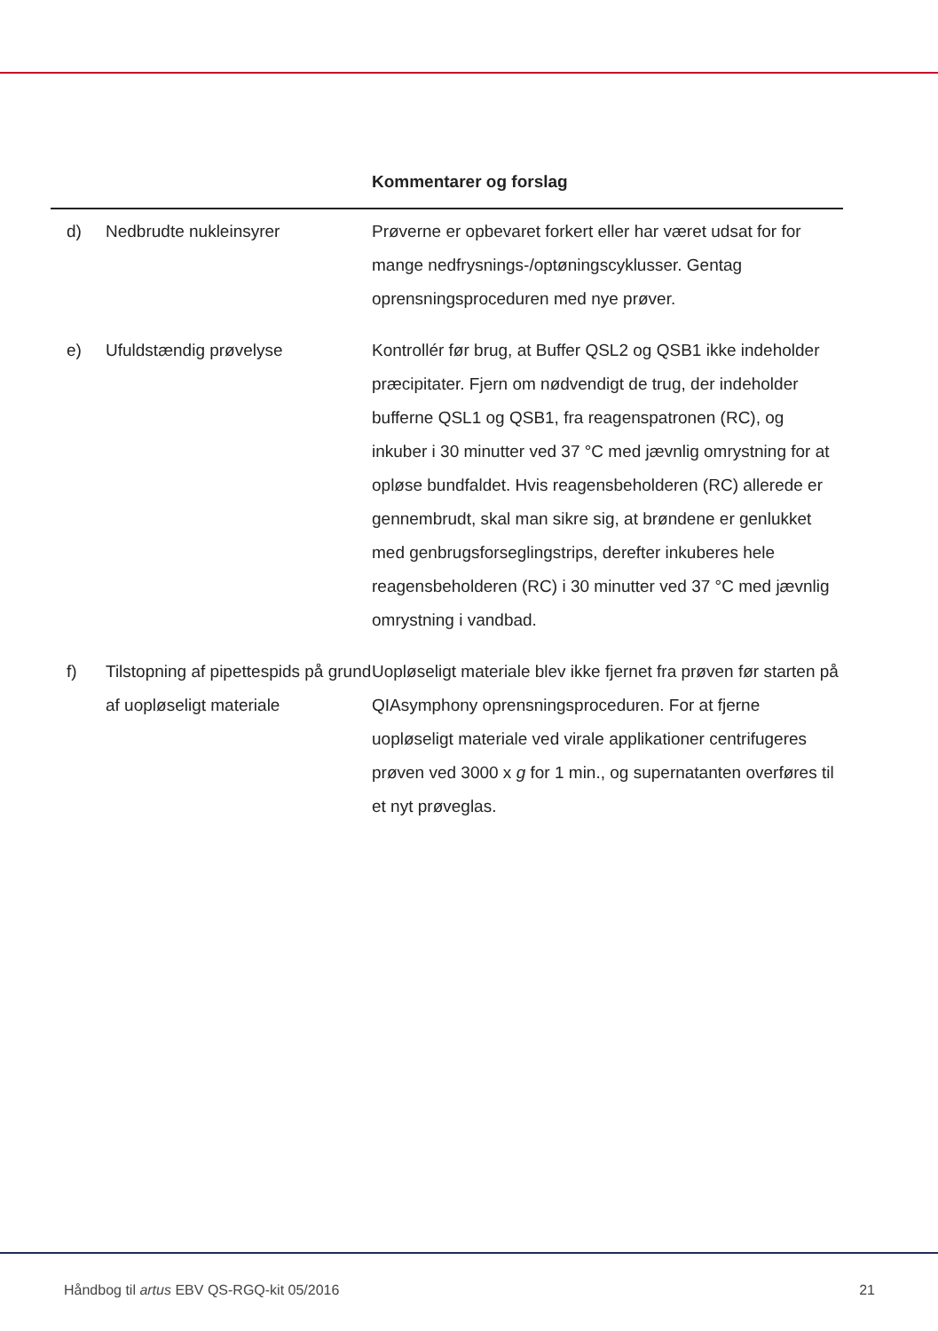| | | Kommentarer og forslag |
| --- | --- | --- |
| d) | Nedbrudte nukleinsyrer | Prøverne er opbevaret forkert eller har været udsat for for mange nedfrysnings-/optøningscyklusser. Gentag oprensningsproceduren med nye prøver. |
| e) | Ufuldstændig prøvelyse | Kontrollér før brug, at Buffer QSL2 og QSB1 ikke indeholder præcipitater. Fjern om nødvendigt de trug, der indeholder bufferne QSL1 og QSB1, fra reagenspatronen (RC), og inkuber i 30 minutter ved 37 °C med jævnlig omrystning for at opløse bundfaldet. Hvis reagensbeholderen (RC) allerede er gennembrudt, skal man sikre sig, at brøndene er genlukket med genbrugsforseglingstrips, derefter inkuberes hele reagensbeholderen (RC) i 30 minutter ved 37 °C med jævnlig omrystning i vandbad. |
| f) | Tilstopning af pipettespids på grund af uopløseligt materiale | Uopløseligt materiale blev ikke fjernet fra prøven før starten på QIAsymphony oprensningsproceduren. For at fjerne uopløseligt materiale ved virale applikationer centrifugeres prøven ved 3000 x g for 1 min., og supernatanten overføres til et nyt prøveglas. |
Håndbog til artus EBV QS-RGQ-kit 05/2016 21